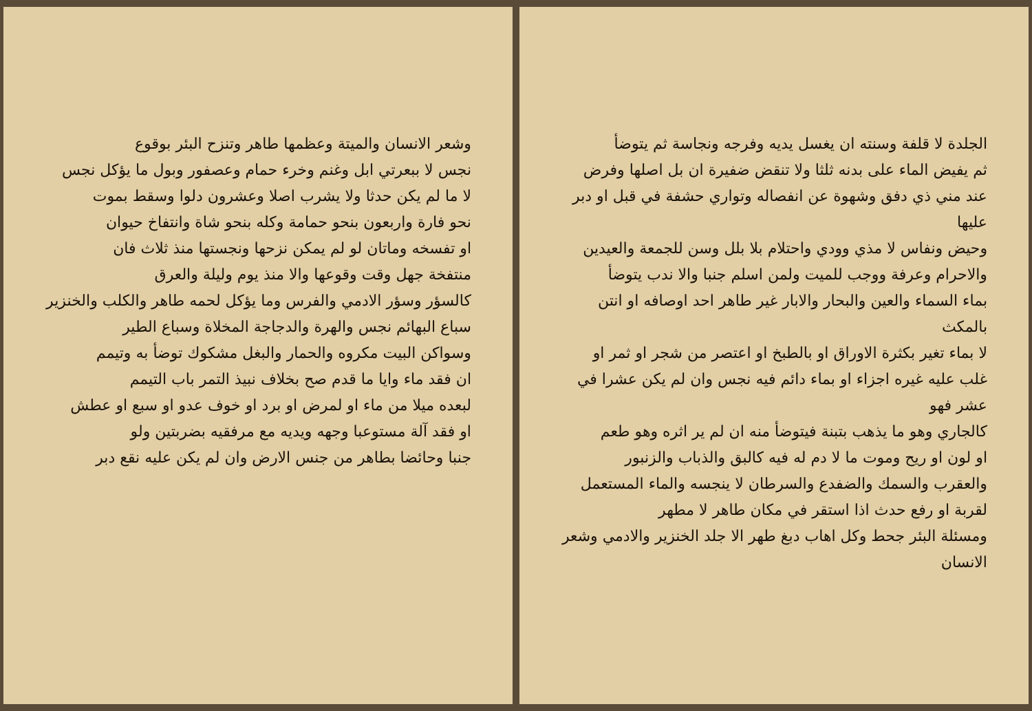الجلدة لا قلفة وسنته ان يغسل يديه وفرجه ونجاسة ثم يتوضأ
ثم يفيض الماء على بدنه ثلثا ولا تنقض ضفيرة ان بل اصلها وفرض
عند مني ذي دفق وشهوة عن انفصاله وتواري حشفة في قبل او دبر عليها
وحيض ونفاس لا مذي وودي واحتلام بلا بلل وسن للجمعة والعيدين
والاحرام وعرفة ووجب للميت ولمن اسلم جنبا والا ندب يتوضأ
بماء السماء والعين والبحار والابار غير طاهر احد اوصافه او انتن بالمكث
لا بماء تغير بكثرة الاوراق او بالطبخ او اعتصر من شجر او ثمر او
غلب عليه غيره اجزاء او بماء دائم فيه نجس وان لم يكن عشرا في عشر فهو
كالجاري وهو ما يذهب بتبنة فيتوضأ منه ان لم ير اثره وهو طعم
او لون او ريح وموت ما لا دم له فيه كالبق والذباب والزنبور
والعقرب والسمك والضفدع والسرطان لا ينجسه والماء المستعمل
لقربة او رفع حدث اذا استقر في مكان طاهر لا مطهر
ومسئلة البئر جحط وكل اهاب دبغ طهر الا جلد الخنزير والادمي وشعر الانسان
وشعر الانسان والميتة وعظمها طاهر وتنزح البئر بوقوع
نجس لا ببعرتي ابل وغنم وخرء حمام وعصفور وبول ما يؤكل نجس
لا ما لم يكن حدثا ولا يشرب اصلا وعشرون دلوا وسقط بموت
نحو فارة واربعون بنحو حمامة وكله بنحو شاة وانتفاخ حيوان
او تفسخه وماتان لو لم يمكن نزحها ونجستها منذ ثلاث فان
منتفخة جهل وقت وقوعها والا منذ يوم وليلة والعرق
كالسؤر وسؤر الادمي والفرس وما يؤكل لحمه طاهر والكلب والخنزير
سباع البهائم نجس والهرة والدجاجة المخلاة وسباع الطير
وسواكن البيت مكروه والحمار والبغل مشكوك توضأ به وتيمم
ان فقد ماء وايا ما قدم صح بخلاف نبيذ التمر باب التيمم
لبعده ميلا من ماء او لمرض او برد او خوف عدو او سبع او عطش
او فقد آلة مستوعبا وجهه ويديه مع مرفقيه بضربتين ولو
جنبا وحائضا بطاهر من جنس الارض وان لم يكن عليه نقع دبر